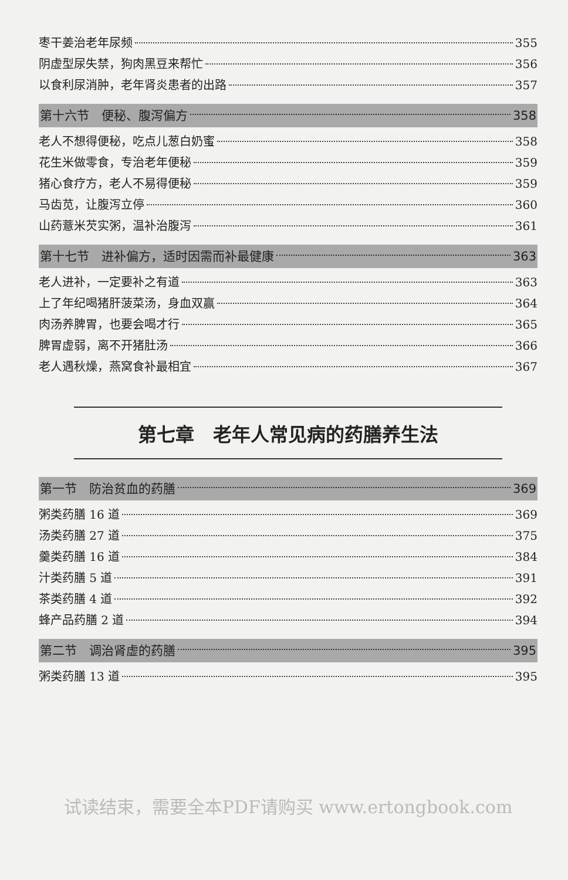枣干姜治老年尿频 355
阴虚型尿失禁，狗肉黑豆来帮忙 356
以食利尿消肿，老年肾炎患者的出路 357
第十六节　便秘、腹泻偏方 358
老人不想得便秘，吃点儿葱白奶蜜 358
花生米做零食，专治老年便秘 359
猪心食疗方，老人不易得便秘 359
马齿苋，让腹泻立停 360
山药薏米芡实粥，温补治腹泻 361
第十七节　进补偏方，适时因需而补最健康 363
老人进补，一定要补之有道 363
上了年纪喝猪肝菠菜汤，身血双赢 364
肉汤养脾胃，也要会喝才行 365
脾胃虚弱，离不开猪肚汤 366
老人遇秋燥，燕窝食补最相宜 367
第七章　老年人常见病的药膳养生法
第一节　防治贫血的药膳 369
粥类药膳 16 道 369
汤类药膳 27 道 375
羹类药膳 16 道 384
汁类药膳 5 道 391
茶类药膳 4 道 392
蜂产品药膳 2 道 394
第二节　调治肾虚的药膳 395
粥类药膳 13 道 395
试读结束，需要全本PDF请购买 www.ertongbook.com